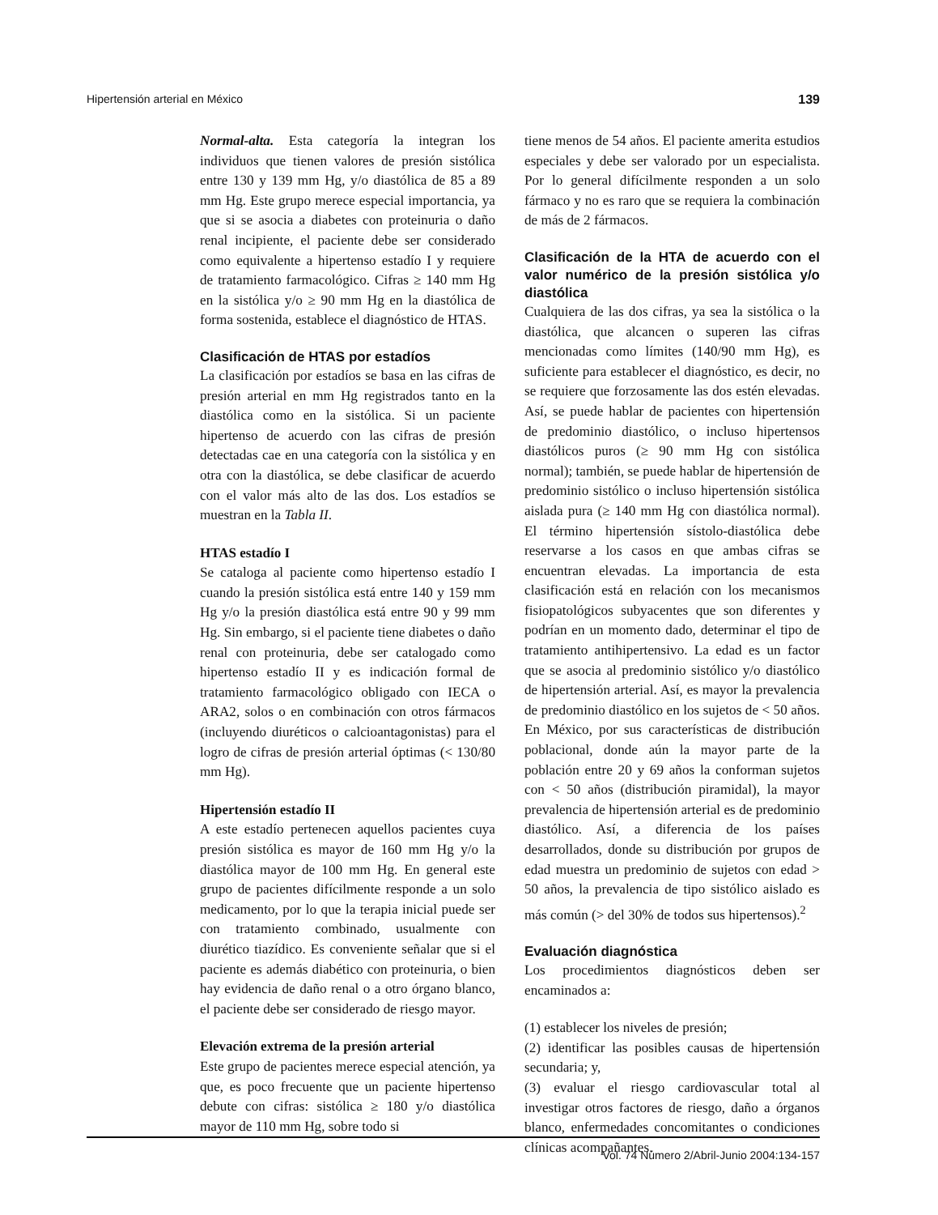Hipertensión arterial en México 139
Normal-alta. Esta categoría la integran los individuos que tienen valores de presión sistólica entre 130 y 139 mm Hg, y/o diastólica de 85 a 89 mm Hg. Este grupo merece especial importancia, ya que si se asocia a diabetes con proteinuria o daño renal incipiente, el paciente debe ser considerado como equivalente a hipertenso estadío I y requiere de tratamiento farmacológico. Cifras ≥ 140 mm Hg en la sistólica y/o ≥ 90 mm Hg en la diastólica de forma sostenida, establece el diagnóstico de HTAS.
Clasificación de HTAS por estadíos
La clasificación por estadíos se basa en las cifras de presión arterial en mm Hg registrados tanto en la diastólica como en la sistólica. Si un paciente hipertenso de acuerdo con las cifras de presión detectadas cae en una categoría con la sistólica y en otra con la diastólica, se debe clasificar de acuerdo con el valor más alto de las dos. Los estadíos se muestran en la Tabla II.
HTAS estadío I
Se cataloga al paciente como hipertenso estadío I cuando la presión sistólica está entre 140 y 159 mm Hg y/o la presión diastólica está entre 90 y 99 mm Hg. Sin embargo, si el paciente tiene diabetes o daño renal con proteinuria, debe ser catalogado como hipertenso estadío II y es indicación formal de tratamiento farmacológico obligado con IECA o ARA2, solos o en combinación con otros fármacos (incluyendo diuréticos o calcioantagonistas) para el logro de cifras de presión arterial óptimas (< 130/80 mm Hg).
Hipertensión estadío II
A este estadío pertenecen aquellos pacientes cuya presión sistólica es mayor de 160 mm Hg y/o la diastólica mayor de 100 mm Hg. En general este grupo de pacientes difícilmente responde a un solo medicamento, por lo que la terapia inicial puede ser con tratamiento combinado, usualmente con diurético tiazídico. Es conveniente señalar que si el paciente es además diabético con proteinuria, o bien hay evidencia de daño renal o a otro órgano blanco, el paciente debe ser considerado de riesgo mayor.
Elevación extrema de la presión arterial
Este grupo de pacientes merece especial atención, ya que, es poco frecuente que un paciente hipertenso debute con cifras: sistólica ≥ 180 y/o diastólica mayor de 110 mm Hg, sobre todo si
tiene menos de 54 años. El paciente amerita estudios especiales y debe ser valorado por un especialista. Por lo general difícilmente responden a un solo fármaco y no es raro que se requiera la combinación de más de 2 fármacos.
Clasificación de la HTA de acuerdo con el valor numérico de la presión sistólica y/o diastólica
Cualquiera de las dos cifras, ya sea la sistólica o la diastólica, que alcancen o superen las cifras mencionadas como límites (140/90 mm Hg), es suficiente para establecer el diagnóstico, es decir, no se requiere que forzosamente las dos estén elevadas. Así, se puede hablar de pacientes con hipertensión de predominio diastólico, o incluso hipertensos diastólicos puros (≥ 90 mm Hg con sistólica normal); también, se puede hablar de hipertensión de predominio sistólico o incluso hipertensión sistólica aislada pura (≥ 140 mm Hg con diastólica normal). El término hipertensión sístolo-diastólica debe reservarse a los casos en que ambas cifras se encuentran elevadas. La importancia de esta clasificación está en relación con los mecanismos fisiopatológicos subyacentes que son diferentes y podrían en un momento dado, determinar el tipo de tratamiento antihipertensivo. La edad es un factor que se asocia al predominio sistólico y/o diastólico de hipertensión arterial. Así, es mayor la prevalencia de predominio diastólico en los sujetos de < 50 años. En México, por sus características de distribución poblacional, donde aún la mayor parte de la población entre 20 y 69 años la conforman sujetos con < 50 años (distribución piramidal), la mayor prevalencia de hipertensión arterial es de predominio diastólico. Así, a diferencia de los países desarrollados, donde su distribución por grupos de edad muestra un predominio de sujetos con edad > 50 años, la prevalencia de tipo sistólico aislado es más común (> del 30% de todos sus hipertensos).<sup>2</sup>
Evaluación diagnóstica
Los procedimientos diagnósticos deben ser encaminados a:
(1) establecer los niveles de presión;
(2) identificar las posibles causas de hipertensión secundaria; y,
(3) evaluar el riesgo cardiovascular total al investigar otros factores de riesgo, daño a órganos blanco, enfermedades concomitantes o condiciones clínicas acompañantes.
Vol. 74 Número 2/Abril-Junio 2004:134-157